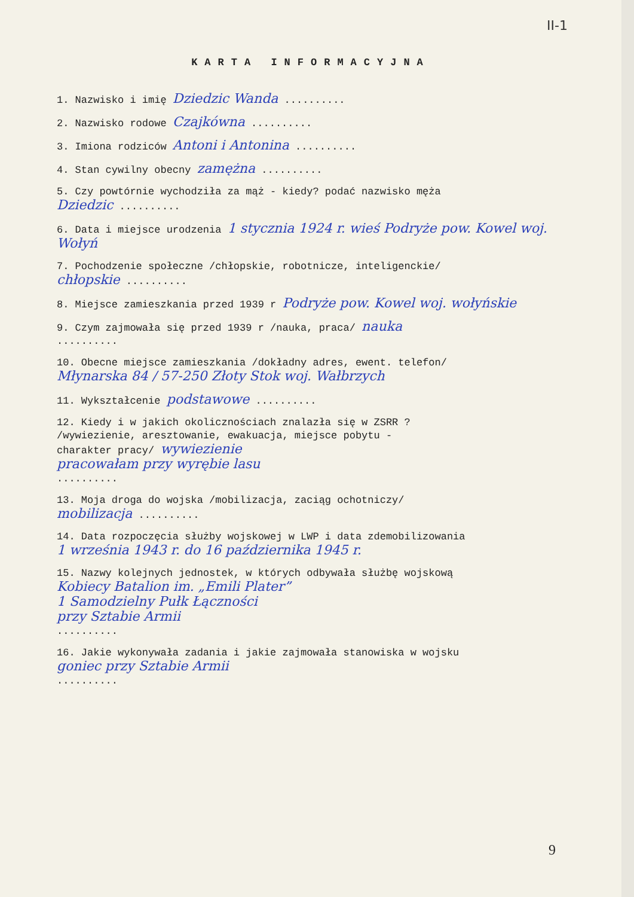II-1
KARTA INFORMACYJNA
1. Nazwisko i imię Dziedzic Wanda ..........
2. Nazwisko rodowe Czajkówna ..........
3. Imiona rodziców Antoni i Antonina ..........
4. Stan cywilny obecny zamężna ..........
5. Czy powtórnie wychodziła za mąż - kiedy? podać nazwisko męża
Dziedzic ..........
6. Data i miejsce urodzenia 1 stycznia 1924 r. wieś Podryże pow. Kowel woj. Wołyń
7. Pochodzenie społeczne /chłopskie, robotnicze, inteligenckie/
chłopskie ..........
8. Miejsce zamieszkania przed 1939 r Podryże pow. Kowel woj. wołyńskie
9. Czym zajmowała się przed 1939 r /nauka, praca/ nauka
..........
10. Obecne miejsce zamieszkania /dokładny adres, ewent. telefon/
Młynarska 84 / 57-250 Złoty Stok woj. Wałbrzych
11. Wykształcenie podstawowe ..........
12. Kiedy i w jakich okolicznościach znalazła się w ZSRR ?
/wywiezienie, aresztowanie, ewakuacja, miejsce pobytu -
charakter pracy/ wywiezienie
pracowałam przy wyrębie lasu
..........
13. Moja droga do wojska /mobilizacja, zaciąg ochotniczy/
mobilizacja ..........
14. Data rozpoczęcia służby wojskowej w LWP i data zdemobilizowania
1 września 1943 r. do 16 października 1945 r.
15. Nazwy kolejnych jednostek, w których odbywała służbę wojskową
Kobiecy Batalion im. „Emili Plater”
1 Samodzielny Pułk Łączności
przy Sztabie Armii
..........
16. Jakie wykonywała zadania i jakie zajmowała stanowiska w wojsku
goniec przy Sztabie Armii
..........
9